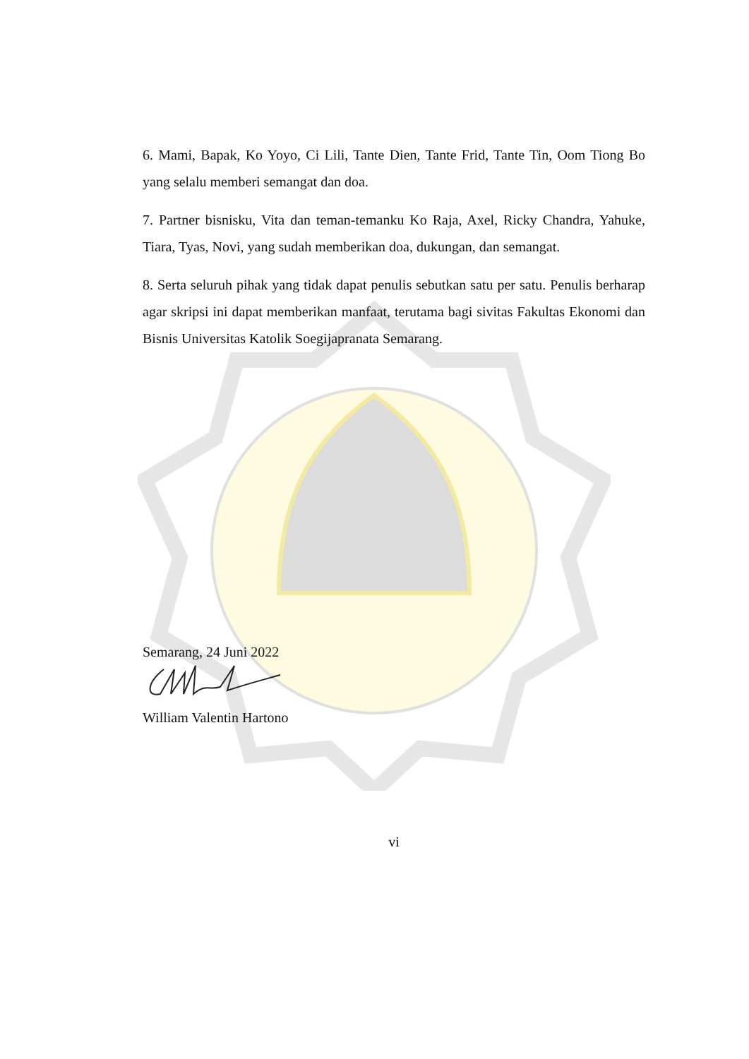6. Mami, Bapak, Ko Yoyo, Ci Lili, Tante Dien, Tante Frid, Tante Tin, Oom Tiong Bo yang selalu memberi semangat dan doa.
7. Partner bisnisku, Vita dan teman-temanku Ko Raja, Axel, Ricky Chandra, Yahuke, Tiara, Tyas, Novi, yang sudah memberikan doa, dukungan, dan semangat.
8. Serta seluruh pihak yang tidak dapat penulis sebutkan satu per satu. Penulis berharap agar skripsi ini dapat memberikan manfaat, terutama bagi sivitas Fakultas Ekonomi dan Bisnis Universitas Katolik Soegijapranata Semarang.
Semarang, 24 Juni 2022
William Valentin Hartono
vi